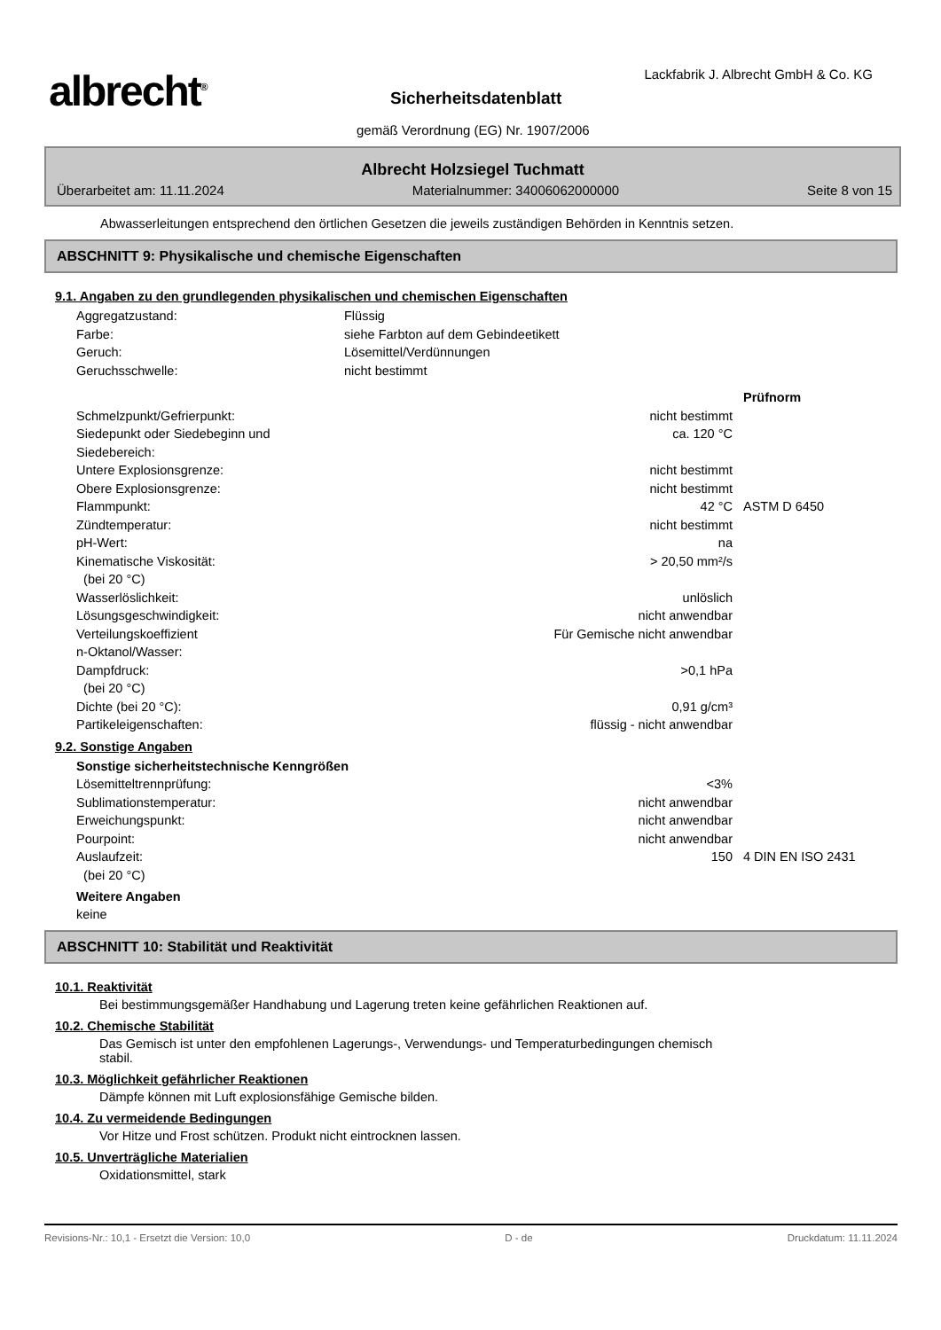albrecht<sup>®</sup>
Lackfabrik J. Albrecht GmbH & Co. KG
Sicherheitsdatenblatt
gemäß Verordnung (EG) Nr. 1907/2006
Albrecht Holzsiegel Tuchmatt
Überarbeitet am: 11.11.2024 Materialnummer: 34006062000000 Seite 8 von 15
Abwasserleitungen entsprechend den örtlichen Gesetzen die jeweils zuständigen Behörden in Kenntnis setzen.
ABSCHNITT 9: Physikalische und chemische Eigenschaften
9.1. Angaben zu den grundlegenden physikalischen und chemischen Eigenschaften
| Aggregatzustand: | Flüssig |
| Farbe: | siehe Farbton auf dem Gebindeetikett |
| Geruch: | Lösemittel/Verdünnungen |
| Geruchsschwelle: | nicht bestimmt |
| | | Prüfnorm |
| Schmelzpunkt/Gefrierpunkt: | nicht bestimmt | |
| Siedepunkt oder Siedebeginn und Siedebereich: | ca. 120 °C | |
| Untere Explosionsgrenze: | nicht bestimmt | |
| Obere Explosionsgrenze: | nicht bestimmt | |
| Flammpunkt: | 42 °C | ASTM D 6450 |
| Zündtemperatur: | nicht bestimmt | |
| pH-Wert: | na | |
| Kinematische Viskosität: (bei 20 °C) | > 20,50 mm²/s | |
| Wasserlöslichkeit: | unlöslich | |
| Lösungsgeschwindigkeit: | nicht anwendbar | |
| Verteilungskoeffizient n-Oktanol/Wasser: | Für Gemische nicht anwendbar | |
| Dampfdruck: (bei 20 °C) | >0,1 hPa | |
| Dichte (bei 20 °C): | 0,91 g/cm³ | |
| Partikeleigenschaften: | flüssig - nicht anwendbar | |
9.2. Sonstige Angaben
| Sonstige sicherheitstechnische Kenngrößen | | |
| Lösemitteltrennprüfung: | <3% | |
| Sublimationstemperatur: | nicht anwendbar | |
| Erweichungspunkt: | nicht anwendbar | |
| Pourpoint: | nicht anwendbar | |
| Auslaufzeit: (bei 20 °C) | 150 | 4 DIN EN ISO 2431 |
Weitere Angaben
keine
ABSCHNITT 10: Stabilität und Reaktivität
10.1. Reaktivität
Bei bestimmungsgemäßer Handhabung und Lagerung treten keine gefährlichen Reaktionen auf.
10.2. Chemische Stabilität
Das Gemisch ist unter den empfohlenen Lagerungs-, Verwendungs- und Temperaturbedingungen chemisch
stabil.
10.3. Möglichkeit gefährlicher Reaktionen
Dämpfe können mit Luft explosionsfähige Gemische bilden.
10.4. Zu vermeidende Bedingungen
Vor Hitze und Frost schützen. Produkt nicht eintrocknen lassen.
10.5. Unverträgliche Materialien
Oxidationsmittel, stark
Revisions-Nr.: 10,1 - Ersetzt die Version: 10,0 D - de Druckdatum: 11.11.2024